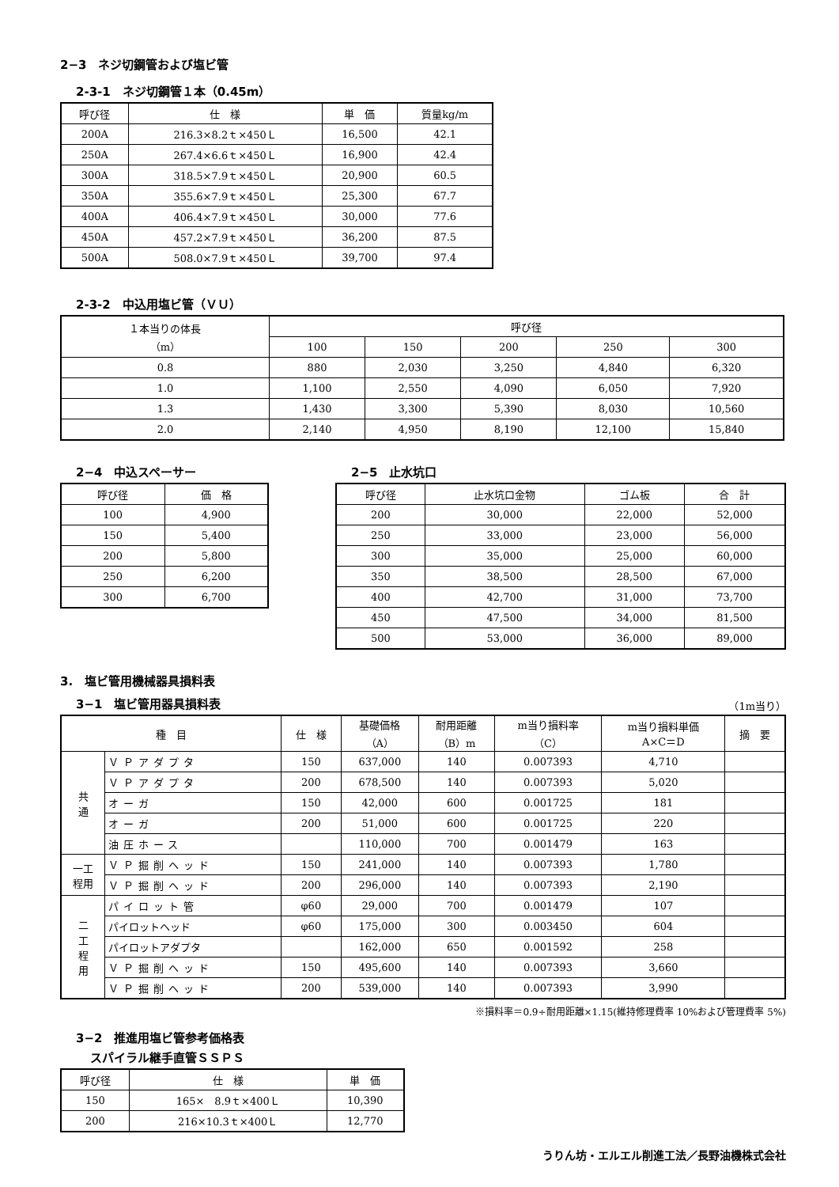2−3　ネジ切鋼管および塩ビ管
2-3-1　ネジ切鋼管１本（0.45m）
| 呼び径 | 仕 様 | 単 価 | 質量kg/m |
| --- | --- | --- | --- |
| 200A | 216.3×8.2ｔ×450Ｌ | 16,500 | 42.1 |
| 250A | 267.4×6.6ｔ×450Ｌ | 16,900 | 42.4 |
| 300A | 318.5×7.9ｔ×450Ｌ | 20,900 | 60.5 |
| 350A | 355.6×7.9ｔ×450Ｌ | 25,300 | 67.7 |
| 400A | 406.4×7.9ｔ×450Ｌ | 30,000 | 77.6 |
| 450A | 457.2×7.9ｔ×450Ｌ | 36,200 | 87.5 |
| 500A | 508.0×7.9ｔ×450Ｌ | 39,700 | 97.4 |
2-3-2　中込用塩ビ管（ＶＵ）
| １本当りの体長 （m） | 呼び径 | | | | |
| --- | --- | --- | --- | --- | --- |
| | 100 | 150 | 200 | 250 | 300 |
| 0.8 | 880 | 2,030 | 3,250 | 4,840 | 6,320 |
| 1.0 | 1,100 | 2,550 | 4,090 | 6,050 | 7,920 |
| 1.3 | 1,430 | 3,300 | 5,390 | 8,030 | 10,560 |
| 2.0 | 2,140 | 4,950 | 8,190 | 12,100 | 15,840 |
2−4　中込スペーサー
| 呼び径 | 価 格 |
| --- | --- |
| 100 | 4,900 |
| 150 | 5,400 |
| 200 | 5,800 |
| 250 | 6,200 |
| 300 | 6,700 |
2−5　止水坑口
| 呼び径 | 止水坑口金物 | ゴム板 | 合 計 |
| --- | --- | --- | --- |
| 200 | 30,000 | 22,000 | 52,000 |
| 250 | 33,000 | 23,000 | 56,000 |
| 300 | 35,000 | 25,000 | 60,000 |
| 350 | 38,500 | 28,500 | 67,000 |
| 400 | 42,700 | 31,000 | 73,700 |
| 450 | 47,500 | 34,000 | 81,500 |
| 500 | 53,000 | 36,000 | 89,000 |
3.　塩ビ管用機械器具損料表
3−1　塩ビ管用器具損料表
（1m当り）
| 種 目 | | 仕 様 | 基礎価格 （A） | 耐用距離 （B）m | m当り損料率 （C） | m当り損料単価 A×C＝D | 摘 要 |
| --- | --- | --- | --- | --- | --- | --- | --- |
| 共 通 | ＶＰアダプタ | 150 | 637,000 | 140 | 0.007393 | 4,710 | |
| | ＶＰアダプタ | 200 | 678,500 | 140 | 0.007393 | 5,020 | |
| | オーガ | 150 | 42,000 | 600 | 0.001725 | 181 | |
| | オーガ | 200 | 51,000 | 600 | 0.001725 | 220 | |
| | 油圧ホース | | 110,000 | 700 | 0.001479 | 163 | |
| 一工 程用 | ＶＰ掘削ヘッド | 150 | 241,000 | 140 | 0.007393 | 1,780 | |
| | ＶＰ掘削ヘッド | 200 | 296,000 | 140 | 0.007393 | 2,190 | |
| 二 工 程 用 | パイロット管 | φ60 | 29,000 | 700 | 0.001479 | 107 | |
| | パイロットヘッド | φ60 | 175,000 | 300 | 0.003450 | 604 | |
| | パイロットアダプタ | | 162,000 | 650 | 0.001592 | 258 | |
| | ＶＰ掘削ヘッド | 150 | 495,600 | 140 | 0.007393 | 3,660 | |
| | ＶＰ掘削ヘッド | 200 | 539,000 | 140 | 0.007393 | 3,990 | |
※損料率＝0.9÷耐用距離×1.15(維持修理費率 10%および管理費率 5%)
3−2　推進用塩ビ管参考価格表
スパイラル継手直管ＳＳＰＳ
| 呼び径 | 仕 様 | 単 価 |
| --- | --- | --- |
| 150 | 165× 8.9ｔ×400Ｌ | 10,390 |
| 200 | 216×10.3ｔ×400Ｌ | 12,770 |
うりん坊・エルエル削進工法／長野油機株式会社